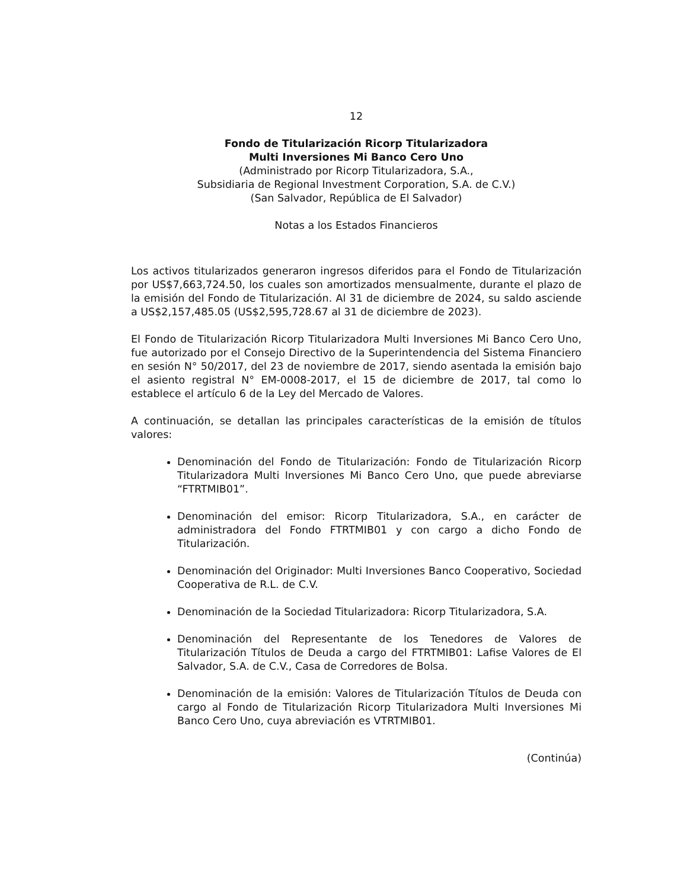12
Fondo de Titularización Ricorp Titularizadora
Multi Inversiones Mi Banco Cero Uno
(Administrado por Ricorp Titularizadora, S.A.,
Subsidiaria de Regional Investment Corporation, S.A. de C.V.)
(San Salvador, República de El Salvador)
Notas a los Estados Financieros
Los activos titularizados generaron ingresos diferidos para el Fondo de Titularización por US$7,663,724.50, los cuales son amortizados mensualmente, durante el plazo de la emisión del Fondo de Titularización. Al 31 de diciembre de 2024, su saldo asciende a US$2,157,485.05 (US$2,595,728.67 al 31 de diciembre de 2023).
El Fondo de Titularización Ricorp Titularizadora Multi Inversiones Mi Banco Cero Uno, fue autorizado por el Consejo Directivo de la Superintendencia del Sistema Financiero en sesión N° 50/2017, del 23 de noviembre de 2017, siendo asentada la emisión bajo el asiento registral N° EM-0008-2017, el 15 de diciembre de 2017, tal como lo establece el artículo 6 de la Ley del Mercado de Valores.
A continuación, se detallan las principales características de la emisión de títulos valores:
Denominación del Fondo de Titularización: Fondo de Titularización Ricorp Titularizadora Multi Inversiones Mi Banco Cero Uno, que puede abreviarse “FTRTMIB01”.
Denominación del emisor: Ricorp Titularizadora, S.A., en carácter de administradora del Fondo FTRTMIB01 y con cargo a dicho Fondo de Titularización.
Denominación del Originador: Multi Inversiones Banco Cooperativo, Sociedad Cooperativa de R.L. de C.V.
Denominación de la Sociedad Titularizadora: Ricorp Titularizadora, S.A.
Denominación del Representante de los Tenedores de Valores de Titularización Títulos de Deuda a cargo del FTRTMIB01: Lafise Valores de El Salvador, S.A. de C.V., Casa de Corredores de Bolsa.
Denominación de la emisión: Valores de Titularización Títulos de Deuda con cargo al Fondo de Titularización Ricorp Titularizadora Multi Inversiones Mi Banco Cero Uno, cuya abreviación es VTRTMIB01.
(Continúa)